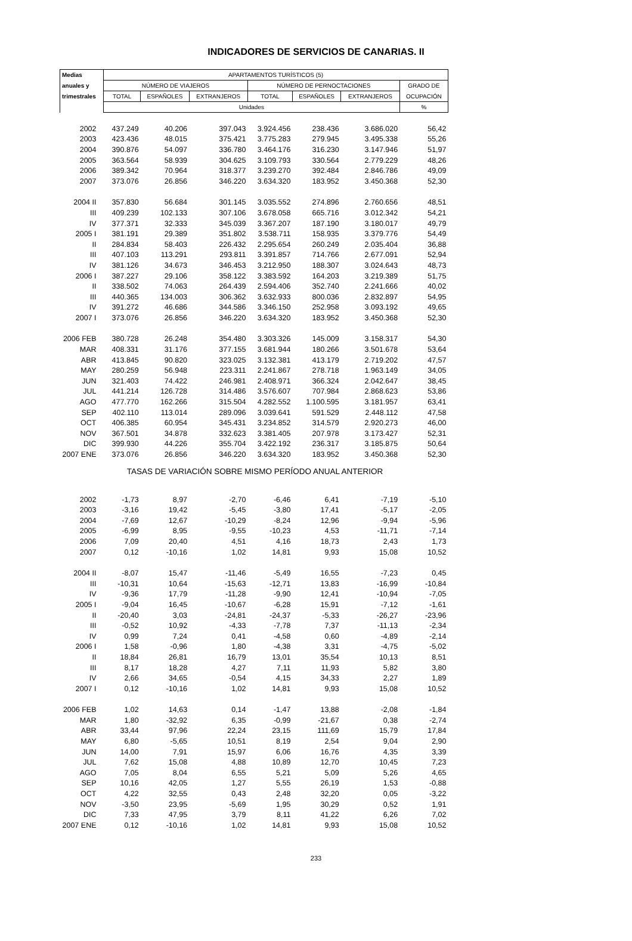INDICADORES DE SERVICIOS DE CANARIAS. II
| Medias | APARTAMENTOS TURÍSTICOS (5) | | | | | | |
| --- | --- | --- | --- | --- | --- | --- | --- |
| anuales y | NÚMERO DE VIAJEROS | | | NÚMERO DE PERNOCTACIONES | | | GRADO DE |
| trimestrales | TOTAL | ESPAÑOLES | EXTRANJEROS | TOTAL | ESPAÑOLES | EXTRANJEROS | OCUPACIÓN |
| | Unidades | | | | | | % |
| 2002 | 437.249 | 40.206 | 397.043 | 3.924.456 | 238.436 | 3.686.020 | 56,42 |
| 2003 | 423.436 | 48.015 | 375.421 | 3.775.283 | 279.945 | 3.495.338 | 55,26 |
| 2004 | 390.876 | 54.097 | 336.780 | 3.464.176 | 316.230 | 3.147.946 | 51,97 |
| 2005 | 363.564 | 58.939 | 304.625 | 3.109.793 | 330.564 | 2.779.229 | 48,26 |
| 2006 | 389.342 | 70.964 | 318.377 | 3.239.270 | 392.484 | 2.846.786 | 49,09 |
| 2007 | 373.076 | 26.856 | 346.220 | 3.634.320 | 183.952 | 3.450.368 | 52,30 |
| 2004 II | 357.830 | 56.684 | 301.145 | 3.035.552 | 274.896 | 2.760.656 | 48,51 |
| III | 409.239 | 102.133 | 307.106 | 3.678.058 | 665.716 | 3.012.342 | 54,21 |
| IV | 377.371 | 32.333 | 345.039 | 3.367.207 | 187.190 | 3.180.017 | 49,79 |
| 2005 I | 381.191 | 29.389 | 351.802 | 3.538.711 | 158.935 | 3.379.776 | 54,49 |
| II | 284.834 | 58.403 | 226.432 | 2.295.654 | 260.249 | 2.035.404 | 36,88 |
| III | 407.103 | 113.291 | 293.811 | 3.391.857 | 714.766 | 2.677.091 | 52,94 |
| IV | 381.126 | 34.673 | 346.453 | 3.212.950 | 188.307 | 3.024.643 | 48,73 |
| 2006 I | 387.227 | 29.106 | 358.122 | 3.383.592 | 164.203 | 3.219.389 | 51,75 |
| II | 338.502 | 74.063 | 264.439 | 2.594.406 | 352.740 | 2.241.666 | 40,02 |
| III | 440.365 | 134.003 | 306.362 | 3.632.933 | 800.036 | 2.832.897 | 54,95 |
| IV | 391.272 | 46.686 | 344.586 | 3.346.150 | 252.958 | 3.093.192 | 49,65 |
| 2007 I | 373.076 | 26.856 | 346.220 | 3.634.320 | 183.952 | 3.450.368 | 52,30 |
| 2006 FEB | 380.728 | 26.248 | 354.480 | 3.303.326 | 145.009 | 3.158.317 | 54,30 |
| MAR | 408.331 | 31.176 | 377.155 | 3.681.944 | 180.266 | 3.501.678 | 53,64 |
| ABR | 413.845 | 90.820 | 323.025 | 3.132.381 | 413.179 | 2.719.202 | 47,57 |
| MAY | 280.259 | 56.948 | 223.311 | 2.241.867 | 278.718 | 1.963.149 | 34,05 |
| JUN | 321.403 | 74.422 | 246.981 | 2.408.971 | 366.324 | 2.042.647 | 38,45 |
| JUL | 441.214 | 126.728 | 314.486 | 3.576.607 | 707.984 | 2.868.623 | 53,86 |
| AGO | 477.770 | 162.266 | 315.504 | 4.282.552 | 1.100.595 | 3.181.957 | 63,41 |
| SEP | 402.110 | 113.014 | 289.096 | 3.039.641 | 591.529 | 2.448.112 | 47,58 |
| OCT | 406.385 | 60.954 | 345.431 | 3.234.852 | 314.579 | 2.920.273 | 46,00 |
| NOV | 367.501 | 34.878 | 332.623 | 3.381.405 | 207.978 | 3.173.427 | 52,31 |
| DIC | 399.930 | 44.226 | 355.704 | 3.422.192 | 236.317 | 3.185.875 | 50,64 |
| 2007 ENE | 373.076 | 26.856 | 346.220 | 3.634.320 | 183.952 | 3.450.368 | 52,30 |
| TASAS DE VARIACIÓN SOBRE MISMO PERÍODO ANUAL ANTERIOR | | | | | | | |
| 2002 | -1,73 | 8,97 | -2,70 | -6,46 | 6,41 | -7,19 | -5,10 |
| 2003 | -3,16 | 19,42 | -5,45 | -3,80 | 17,41 | -5,17 | -2,05 |
| 2004 | -7,69 | 12,67 | -10,29 | -8,24 | 12,96 | -9,94 | -5,96 |
| 2005 | -6,99 | 8,95 | -9,55 | -10,23 | 4,53 | -11,71 | -7,14 |
| 2006 | 7,09 | 20,40 | 4,51 | 4,16 | 18,73 | 2,43 | 1,73 |
| 2007 | 0,12 | -10,16 | 1,02 | 14,81 | 9,93 | 15,08 | 10,52 |
| 2004 II | -8,07 | 15,47 | -11,46 | -5,49 | 16,55 | -7,23 | 0,45 |
| III | -10,31 | 10,64 | -15,63 | -12,71 | 13,83 | -16,99 | -10,84 |
| IV | -9,36 | 17,79 | -11,28 | -9,90 | 12,41 | -10,94 | -7,05 |
| 2005 I | -9,04 | 16,45 | -10,67 | -6,28 | 15,91 | -7,12 | -1,61 |
| II | -20,40 | 3,03 | -24,81 | -24,37 | -5,33 | -26,27 | -23,96 |
| III | -0,52 | 10,92 | -4,33 | -7,78 | 7,37 | -11,13 | -2,34 |
| IV | 0,99 | 7,24 | 0,41 | -4,58 | 0,60 | -4,89 | -2,14 |
| 2006 I | 1,58 | -0,96 | 1,80 | -4,38 | 3,31 | -4,75 | -5,02 |
| II | 18,84 | 26,81 | 16,79 | 13,01 | 35,54 | 10,13 | 8,51 |
| III | 8,17 | 18,28 | 4,27 | 7,11 | 11,93 | 5,82 | 3,80 |
| IV | 2,66 | 34,65 | -0,54 | 4,15 | 34,33 | 2,27 | 1,89 |
| 2007 I | 0,12 | -10,16 | 1,02 | 14,81 | 9,93 | 15,08 | 10,52 |
| 2006 FEB | 1,02 | 14,63 | 0,14 | -1,47 | 13,88 | -2,08 | -1,84 |
| MAR | 1,80 | -32,92 | 6,35 | -0,99 | -21,67 | 0,38 | -2,74 |
| ABR | 33,44 | 97,96 | 22,24 | 23,15 | 111,69 | 15,79 | 17,84 |
| MAY | 6,80 | -5,65 | 10,51 | 8,19 | 2,54 | 9,04 | 2,90 |
| JUN | 14,00 | 7,91 | 15,97 | 6,06 | 16,76 | 4,35 | 3,39 |
| JUL | 7,62 | 15,08 | 4,88 | 10,89 | 12,70 | 10,45 | 7,23 |
| AGO | 7,05 | 8,04 | 6,55 | 5,21 | 5,09 | 5,26 | 4,65 |
| SEP | 10,16 | 42,05 | 1,27 | 5,55 | 26,19 | 1,53 | -0,88 |
| OCT | 4,22 | 32,55 | 0,43 | 2,48 | 32,20 | 0,05 | -3,22 |
| NOV | -3,50 | 23,95 | -5,69 | 1,95 | 30,29 | 0,52 | 1,91 |
| DIC | 7,33 | 47,95 | 3,79 | 8,11 | 41,22 | 6,26 | 7,02 |
| 2007 ENE | 0,12 | -10,16 | 1,02 | 14,81 | 9,93 | 15,08 | 10,52 |
233